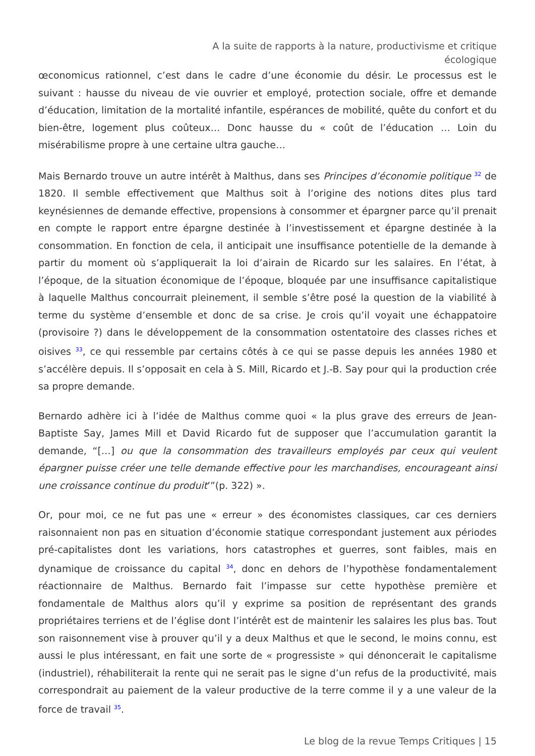A la suite de rapports à la nature, productivisme et critique écologique
œconomicus rationnel, c’est dans le cadre d’une économie du désir. Le processus est le suivant : hausse du niveau de vie ouvrier et employé, protection sociale, offre et demande d’éducation, limitation de la mortalité infantile, espérances de mobilité, quête du confort et du bien-être, logement plus coûteux… Donc hausse du « coût de l’éducation … Loin du misérabilisme propre à une certaine ultra gauche…
Mais Bernardo trouve un autre intérêt à Malthus, dans ses Principes d’économie politique <sup>32</sup> de 1820. Il semble effectivement que Malthus soit à l’origine des notions dites plus tard keynésiennes de demande effective, propensions à consommer et épargner parce qu’il prenait en compte le rapport entre épargne destinée à l’investissement et épargne destinée à la consommation. En fonction de cela, il anticipait une insuffisance potentielle de la demande à partir du moment où s’appliquerait la loi d’airain de Ricardo sur les salaires. En l’état, à l’époque, de la situation économique de l’époque, bloquée par une insuffisance capitalistique à laquelle Malthus concourrait pleinement, il semble s’être posé la question de la viabilité à terme du système d’ensemble et donc de sa crise. Je crois qu’il voyait une échappatoire (provisoire ?) dans le développement de la consommation ostentatoire des classes riches et oisives <sup>33</sup>, ce qui ressemble par certains côtés à ce qui se passe depuis les années 1980 et s’accélère depuis. Il s’opposait en cela à S. Mill, Ricardo et J.-B. Say pour qui la production crée sa propre demande.
Bernardo adhère ici à l’idée de Malthus comme quoi « la plus grave des erreurs de Jean-Baptiste Say, James Mill et David Ricardo fut de supposer que l’accumulation garantit la demande, “[…] ou que la consommation des travailleurs employés par ceux qui veulent épargner puisse créer une telle demande effective pour les marchandises, encourageant ainsi une croissance continue du produit’”(p. 322) ».
Or, pour moi, ce ne fut pas une « erreur » des économistes classiques, car ces derniers raisonnaient non pas en situation d’économie statique correspondant justement aux périodes pré-capitalistes dont les variations, hors catastrophes et guerres, sont faibles, mais en dynamique de croissance du capital <sup>34</sup>, donc en dehors de l’hypothèse fondamentalement réactionnaire de Malthus. Bernardo fait l’impasse sur cette hypothèse première et fondamentale de Malthus alors qu’il y exprime sa position de représentant des grands propriétaires terriens et de l’église dont l’intérêt est de maintenir les salaires les plus bas. Tout son raisonnement vise à prouver qu’il y a deux Malthus et que le second, le moins connu, est aussi le plus intéressant, en fait une sorte de « progressiste » qui dénoncerait le capitalisme (industriel), réhabiliterait la rente qui ne serait pas le signe d’un refus de la productivité, mais correspondrait au paiement de la valeur productive de la terre comme il y a une valeur de la force de travail <sup>35</sup>.
Le blog de la revue Temps Critiques | 15